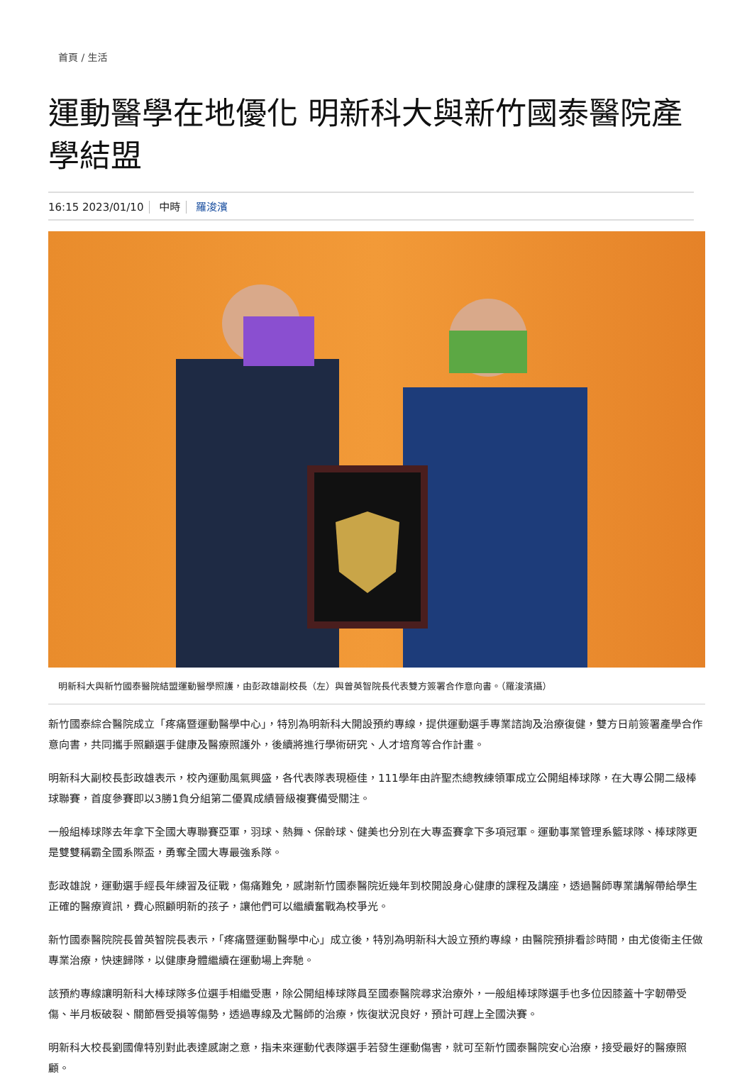首頁 / 生活
運動醫學在地優化 明新科大與新竹國泰醫院產學結盟
16:15 2023/01/10 中時 羅浚濱
明新科大與新竹國泰醫院結盟運動醫學照護，由彭政雄副校長（左）與曾英智院長代表雙方簽署合作意向書。（羅浚濱攝）
新竹國泰綜合醫院成立「疼痛暨運動醫學中心」，特別為明新科大開設預約專線，提供運動選手專業諮詢及治療復健，雙方日前簽署產學合作意向書，共同攜手照顧選手健康及醫療照護外，後續將進行學術研究、人才培育等合作計畫。
明新科大副校長彭政雄表示，校內運動風氣興盛，各代表隊表現極佳，111學年由許聖杰總教練領軍成立公開組棒球隊，在大專公開二級棒球聯賽，首度參賽即以3勝1負分組第二優異成績晉級複賽備受關注。
一般組棒球隊去年拿下全國大專聯賽亞軍，羽球、熱舞、保齡球、健美也分別在大專盃賽拿下多項冠軍。運動事業管理系籃球隊、棒球隊更是雙雙稱霸全國系際盃，勇奪全國大專最強系隊。
彭政雄說，運動選手經長年練習及征戰，傷痛難免，感謝新竹國泰醫院近幾年到校開設身心健康的課程及講座，透過醫師專業講解帶給學生正確的醫療資訊，費心照顧明新的孩子，讓他們可以繼續奮戰為校爭光。
新竹國泰醫院院長曾英智院長表示，「疼痛暨運動醫學中心」成立後，特別為明新科大設立預約專線，由醫院預排看診時間，由尤俊衛主任做專業治療，快速歸隊，以健康身體繼續在運動場上奔馳。
該預約專線讓明新科大棒球隊多位選手相繼受惠，除公開組棒球隊員至國泰醫院尋求治療外，一般組棒球隊選手也多位因膝蓋十字韌帶受傷、半月板破裂、關節唇受損等傷勢，透過專線及尤醫師的治療，恢復狀況良好，預計可趕上全國決賽。
明新科大校長劉國偉特別對此表達感謝之意，指未來運動代表隊選手若發生運動傷害，就可至新竹國泰醫院安心治療，接受最好的醫療照顧。